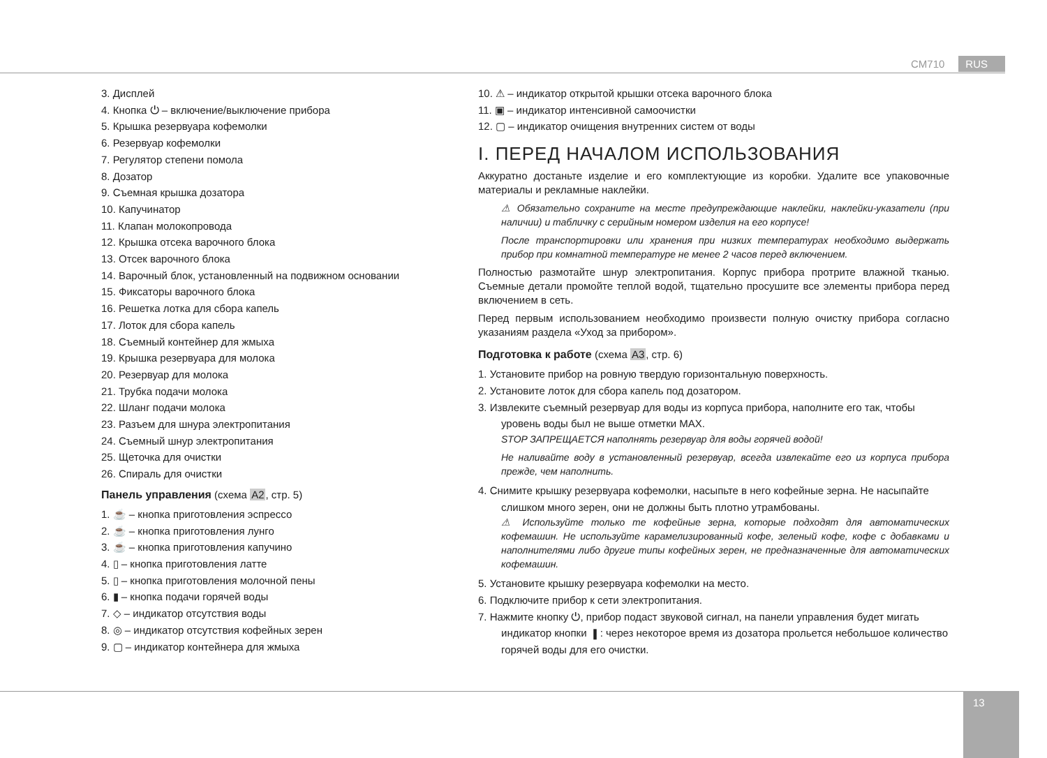CM710 RUS
3. Дисплей
4. Кнопка ⏻ – включение/выключение прибора
5. Крышка резервуара кофемолки
6. Резервуар кофемолки
7. Регулятор степени помола
8. Дозатор
9. Съемная крышка дозатора
10. Капучинатор
11. Клапан молокопровода
12. Крышка отсека варочного блока
13. Отсек варочного блока
14. Варочный блок, установленный на подвижном основании
15. Фиксаторы варочного блока
16. Решетка лотка для сбора капель
17. Лоток для сбора капель
18. Съемный контейнер для жмыха
19. Крышка резервуара для молока
20. Резервуар для молока
21. Трубка подачи молока
22. Шланг подачи молока
23. Разъем для шнура электропитания
24. Съемный шнур электропитания
25. Щеточка для очистки
26. Спираль для очистки
Панель управления (схема A2, стр. 5)
1. ☕ – кнопка приготовления эспрессо
2. ☕ – кнопка приготовления лунго
3. ☕ – кнопка приготовления капучино
4. ▯ – кнопка приготовления латте
5. ▯ – кнопка приготовления молочной пены
6. ▮ – кнопка подачи горячей воды
7. ◇ – индикатор отсутствия воды
8. ◎ – индикатор отсутствия кофейных зерен
9. ▢ – индикатор контейнера для жмыха
10. ⚠ – индикатор открытой крышки отсека варочного блока
11. ▣ – индикатор интенсивной самоочистки
12. ▢ – индикатор очищения внутренних систем от воды
I. ПЕРЕД НАЧАЛОМ ИСПОЛЬЗОВАНИЯ
Аккуратно достаньте изделие и его комплектующие из коробки. Удалите все упаковочные материалы и рекламные наклейки.
⚠ Обязательно сохраните на месте предупреждающие наклейки, наклейки-указатели (при наличии) и табличку с серийным номером изделия на его корпусе!
После транспортировки или хранения при низких температурах необходимо выдержать прибор при комнатной температуре не менее 2 часов перед включением.
Полностью размотайте шнур электропитания. Корпус прибора протрите влажной тканью. Съемные детали промойте теплой водой, тщательно просушите все элементы прибора перед включением в сеть.
Перед первым использованием необходимо произвести полную очистку прибора согласно указаниям раздела «Уход за прибором».
Подготовка к работе (схема A3, стр. 6)
1. Установите прибор на ровную твердую горизонтальную поверхность.
2. Установите лоток для сбора капель под дозатором.
3. Извлеките съемный резервуар для воды из корпуса прибора, наполните его так, чтобы уровень воды был не выше отметки MAX.
STOP ЗАПРЕЩАЕТСЯ наполнять резервуар для воды горячей водой!
Не наливайте воду в установленный резервуар, всегда извлекайте его из корпуса прибора прежде, чем наполнить.
4. Снимите крышку резервуара кофемолки, насыпьте в него кофейные зерна. Не насыпайте слишком много зерен, они не должны быть плотно утрамбованы.
⚠ Используйте только те кофейные зерна, которые подходят для автоматических кофемашин. Не используйте карамелизированный кофе, зеленый кофе, кофе с добавками и наполнителями либо другие типы кофейных зерен, не предназначенные для автоматических кофемашин.
5. Установите крышку резервуара кофемолки на место.
6. Подключите прибор к сети электропитания.
7. Нажмите кнопку ⏻, прибор подаст звуковой сигнал, на панели управления будет мигать индикатор кнопки ▮: через некоторое время из дозатора прольется небольшое количество горячей воды для его очистки.
13